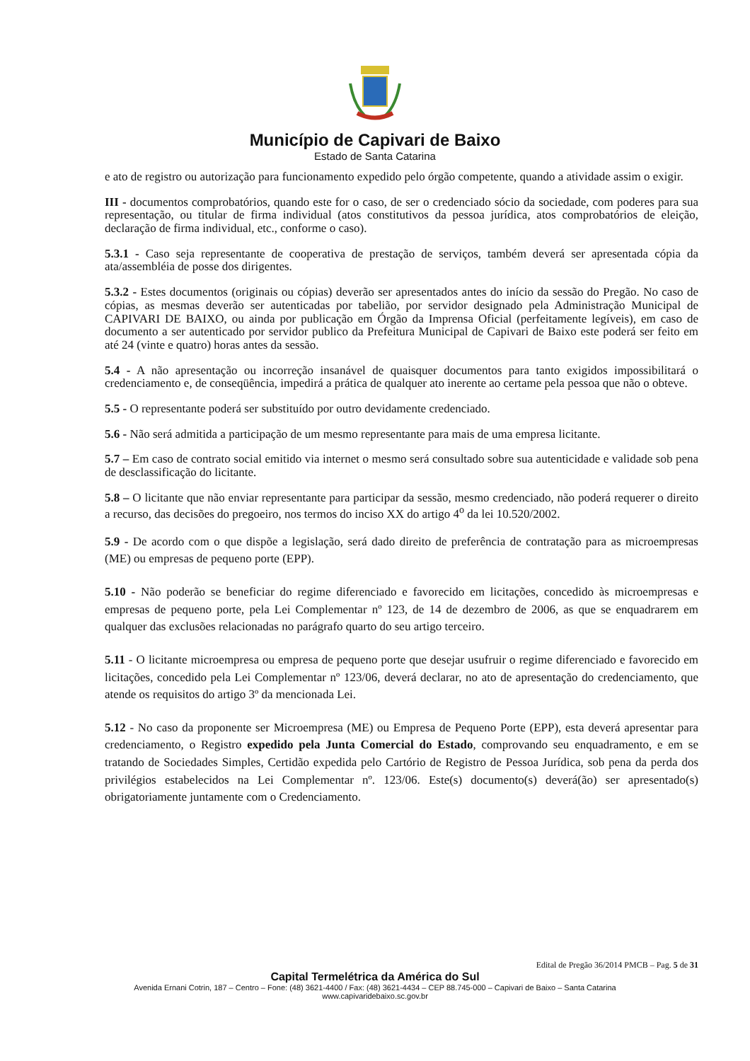Município de Capivari de Baixo
Estado de Santa Catarina
e ato de registro ou autorização para funcionamento expedido pelo órgão competente, quando a atividade assim o exigir.
III - documentos comprobatórios, quando este for o caso, de ser o credenciado sócio da sociedade, com poderes para sua representação, ou titular de firma individual (atos constitutivos da pessoa jurídica, atos comprobatórios de eleição, declaração de firma individual, etc., conforme o caso).
5.3.1 - Caso seja representante de cooperativa de prestação de serviços, também deverá ser apresentada cópia da ata/assembléia de posse dos dirigentes.
5.3.2 - Estes documentos (originais ou cópias) deverão ser apresentados antes do início da sessão do Pregão. No caso de cópias, as mesmas deverão ser autenticadas por tabelião, por servidor designado pela Administração Municipal de CAPIVARI DE BAIXO, ou ainda por publicação em Órgão da Imprensa Oficial (perfeitamente legíveis), em caso de documento a ser autenticado por servidor publico da Prefeitura Municipal de Capivari de Baixo este poderá ser feito em até 24 (vinte e quatro) horas antes da sessão.
5.4 - A não apresentação ou incorreção insanável de quaisquer documentos para tanto exigidos impossibilitará o credenciamento e, de conseqüência, impedirá a prática de qualquer ato inerente ao certame pela pessoa que não o obteve.
5.5 - O representante poderá ser substituído por outro devidamente credenciado.
5.6 - Não será admitida a participação de um mesmo representante para mais de uma empresa licitante.
5.7 – Em caso de contrato social emitido via internet o mesmo será consultado sobre sua autenticidade e validade sob pena de desclassificação do licitante.
5.8 – O licitante que não enviar representante para participar da sessão, mesmo credenciado, não poderá requerer o direito a recurso, das decisões do pregoeiro, nos termos do inciso XX do artigo 4<sup>o</sup> da lei 10.520/2002.
5.9 - De acordo com o que dispõe a legislação, será dado direito de preferência de contratação para as microempresas (ME) ou empresas de pequeno porte (EPP).
5.10 - Não poderão se beneficiar do regime diferenciado e favorecido em licitações, concedido às microempresas e empresas de pequeno porte, pela Lei Complementar nº 123, de 14 de dezembro de 2006, as que se enquadrarem em qualquer das exclusões relacionadas no parágrafo quarto do seu artigo terceiro.
5.11 - O licitante microempresa ou empresa de pequeno porte que desejar usufruir o regime diferenciado e favorecido em licitações, concedido pela Lei Complementar nº 123/06, deverá declarar, no ato de apresentação do credenciamento, que atende os requisitos do artigo 3º da mencionada Lei.
5.12 - No caso da proponente ser Microempresa (ME) ou Empresa de Pequeno Porte (EPP), esta deverá apresentar para credenciamento, o Registro expedido pela Junta Comercial do Estado, comprovando seu enquadramento, e em se tratando de Sociedades Simples, Certidão expedida pelo Cartório de Registro de Pessoa Jurídica, sob pena da perda dos privilégios estabelecidos na Lei Complementar nº. 123/06. Este(s) documento(s) deverá(ão) ser apresentado(s) obrigatoriamente juntamente com o Credenciamento.
Edital de Pregão 36/2014 PMCB – Pag. 5 de 31
Capital Termelétrica da América do Sul
Avenida Ernani Cotrin, 187 – Centro – Fone: (48) 3621-4400 / Fax: (48) 3621-4434 – CEP 88.745-000 – Capivari de Baixo – Santa Catarina
www.capivaridebaixo.sc.gov.br